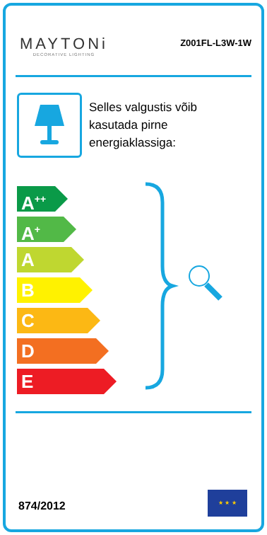MAYTONi
DECORATIVE LIGHTING
Z001FL-L3W-1W
Selles valgustis võib
kasutada pirne
energiaklassiga:
A<sup>++</sup>
A<sup>+</sup>
A
B
C
D
E
874/2012
★ ★ ★